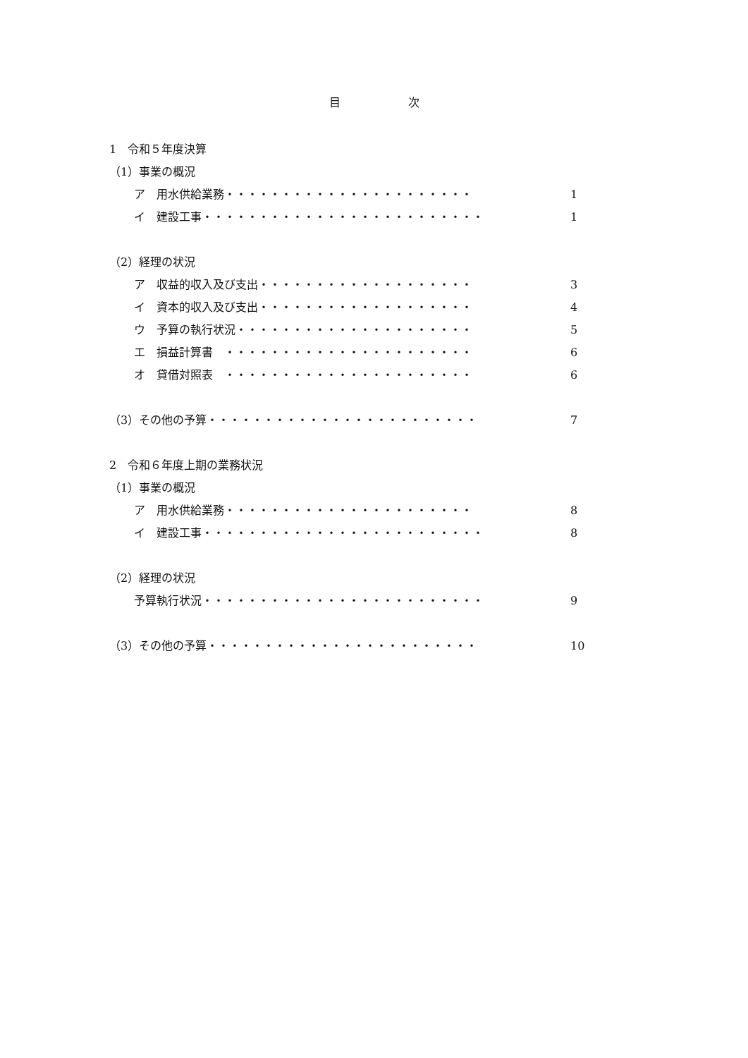目　　　　　　次
1　令和５年度決算
（1）事業の概況
ア　用水供給業務・・・・・・・・・・・・・・・・・・・・・・ 1
イ　建設工事・・・・・・・・・・・・・・・・・・・・・・・・・ 1
（2）経理の状況
ア　収益的収入及び支出・・・・・・・・・・・・・・・・・・・ 3
イ　資本的収入及び支出・・・・・・・・・・・・・・・・・・・ 4
ウ　予算の執行状況・・・・・・・・・・・・・・・・・・・・・ 5
エ　損益計算書　・・・・・・・・・・・・・・・・・・・・・・ 6
オ　貸借対照表　・・・・・・・・・・・・・・・・・・・・・・ 6
（3）その他の予算・・・・・・・・・・・・・・・・・・・・・・・・ 7
2　令和６年度上期の業務状況
（1）事業の概況
ア　用水供給業務・・・・・・・・・・・・・・・・・・・・・・ 8
イ　建設工事・・・・・・・・・・・・・・・・・・・・・・・・・ 8
（2）経理の状況
予算執行状況・・・・・・・・・・・・・・・・・・・・・・・・・ 9
（3）その他の予算・・・・・・・・・・・・・・・・・・・・・・・・ 10